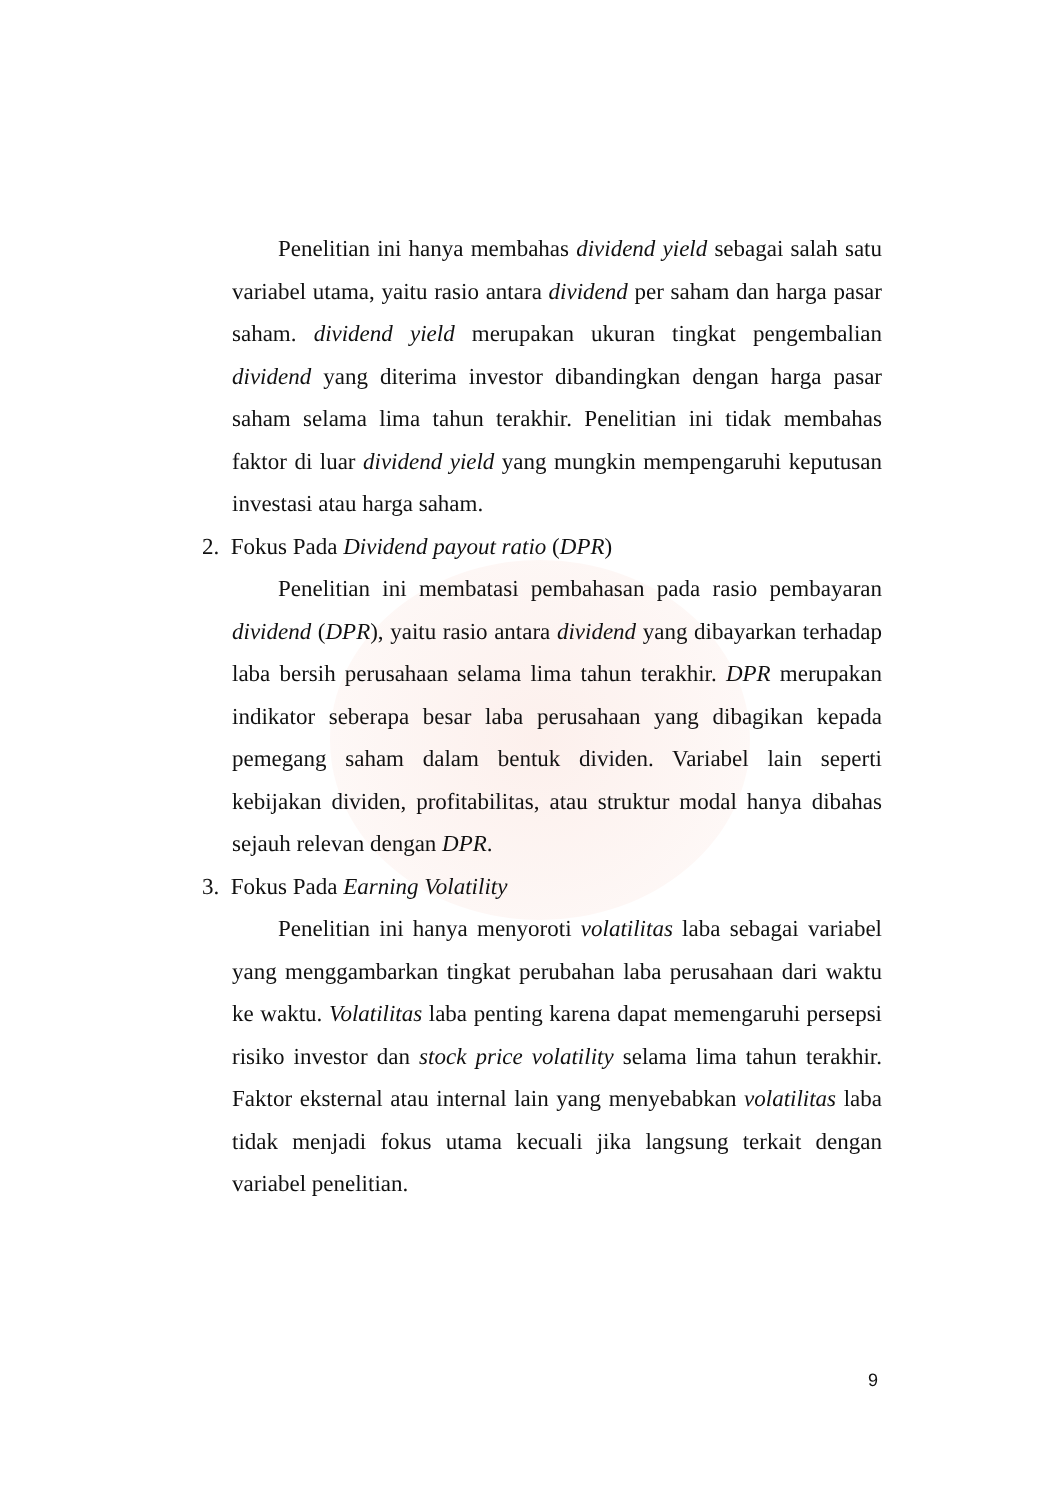Penelitian ini hanya membahas dividend yield sebagai salah satu variabel utama, yaitu rasio antara dividend per saham dan harga pasar saham. dividend yield merupakan ukuran tingkat pengembalian dividend yang diterima investor dibandingkan dengan harga pasar saham selama lima tahun terakhir. Penelitian ini tidak membahas faktor di luar dividend yield yang mungkin mempengaruhi keputusan investasi atau harga saham.
2. Fokus Pada Dividend payout ratio (DPR)
Penelitian ini membatasi pembahasan pada rasio pembayaran dividend (DPR), yaitu rasio antara dividend yang dibayarkan terhadap laba bersih perusahaan selama lima tahun terakhir. DPR merupakan indikator seberapa besar laba perusahaan yang dibagikan kepada pemegang saham dalam bentuk dividen. Variabel lain seperti kebijakan dividen, profitabilitas, atau struktur modal hanya dibahas sejauh relevan dengan DPR.
3. Fokus Pada Earning Volatility
Penelitian ini hanya menyoroti volatilitas laba sebagai variabel yang menggambarkan tingkat perubahan laba perusahaan dari waktu ke waktu. Volatilitas laba penting karena dapat memengaruhi persepsi risiko investor dan stock price volatility selama lima tahun terakhir. Faktor eksternal atau internal lain yang menyebabkan volatilitas laba tidak menjadi fokus utama kecuali jika langsung terkait dengan variabel penelitian.
9